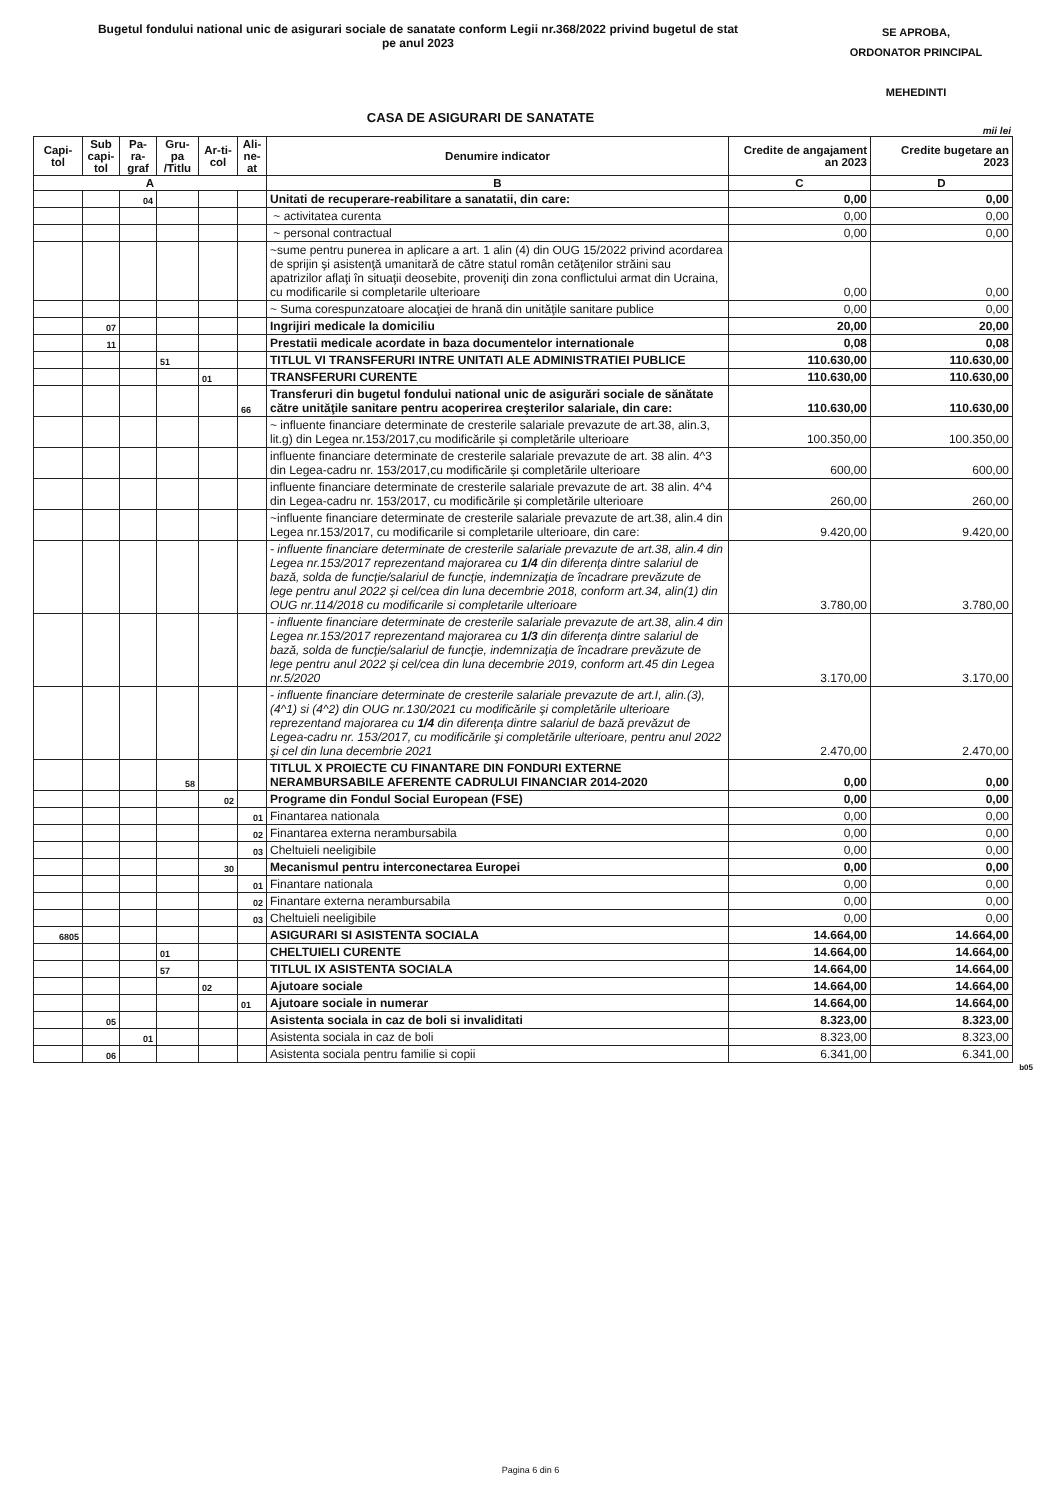Bugetul fondului national unic de asigurari sociale de sanatate conform Legii nr.368/2022 privind bugetul de stat
pe anul 2023
SE APROBA,
ORDONATOR PRINCIPAL
MEHEDINTI
CASA DE ASIGURARI DE SANATATE
mii lei
| Capi-tol | Sub capi-tol | Pa-ra-graf | Gru-pa /Titlu | Ar-ti-col | Ali-ne-at | Denumire indicator | Credite de angajament an 2023 | Credite bugetare an 2023 |
| --- | --- | --- | --- | --- | --- | --- | --- | --- |
| A | | | | | | B | C | D |
| | | 04 | | | | Unitati de recuperare-reabilitare a sanatatii, din care: | 0,00 | 0,00 |
| | | | | | | ~ activitatea curenta | 0,00 | 0,00 |
| | | | | | | ~ personal contractual | 0,00 | 0,00 |
| | | | | | | ~sume pentru punerea in aplicare a art. 1 alin (4) din OUG 15/2022 privind acordarea de sprijin şi asistenţă umanitară de către statul român cetăţenilor străini sau apatrizilor aflaţi în situaţii deosebite, proveniţi din zona conflictului armat din Ucraina, cu modificarile si completarile ulterioare | 0,00 | 0,00 |
| | | | | | | ~ Suma corespunzatoare alocaţiei de hrană din unităţile sanitare publice | 0,00 | 0,00 |
| | 07 | | | | | Ingrijiri medicale la domiciliu | 20,00 | 20,00 |
| | 11 | | | | | Prestatii medicale acordate in baza documentelor internationale | 0,08 | 0,08 |
| | | | 51 | | | TITLUL VI TRANSFERURI INTRE UNITATI ALE ADMINISTRATIEI PUBLICE | 110.630,00 | 110.630,00 |
| | | | | 01 | | TRANSFERURI CURENTE | 110.630,00 | 110.630,00 |
| | | | | | 66 | Transferuri din bugetul fondului national unic de asigurări sociale de sănătate către unităţile sanitare pentru acoperirea creşterilor salariale, din care: | 110.630,00 | 110.630,00 |
| | | | | | | ~ influente financiare determinate de cresterile salariale prevazute de art.38, alin.3, lit.g) din Legea nr.153/2017,cu modificările și completările ulterioare | 100.350,00 | 100.350,00 |
| | | | | | | influente financiare determinate de cresterile salariale prevazute de art. 38 alin. 4^3 din Legea-cadru nr. 153/2017,cu modificările și completările ulterioare | 600,00 | 600,00 |
| | | | | | | influente financiare determinate de cresterile salariale prevazute de art. 38 alin. 4^4 din Legea-cadru nr. 153/2017, cu modificările și completările ulterioare | 260,00 | 260,00 |
| | | | | | | ~influente financiare determinate de cresterile salariale prevazute de art.38, alin.4 din Legea nr.153/2017, cu modificarile si completarile ulterioare, din care: | 9.420,00 | 9.420,00 |
| | | | | | | - influente financiare determinate de cresterile salariale prevazute de art.38, alin.4 din Legea nr.153/2017 reprezentand majorarea cu 1/4 din diferenţa dintre salariul de bază, solda de funcţie/salariul de funcţie, indemnizaţia de încadrare prevăzute de lege pentru anul 2022 şi cel/cea din luna decembrie 2018, conform art.34, alin(1) din OUG nr.114/2018 cu modificarile si completarile ulterioare | 3.780,00 | 3.780,00 |
| | | | | | | - influente financiare determinate de cresterile salariale prevazute de art.38, alin.4 din Legea nr.153/2017 reprezentand majorarea cu 1/3 din diferenţa dintre salariul de bază, solda de funcţie/salariul de funcţie, indemnizaţia de încadrare prevăzute de lege pentru anul 2022 şi cel/cea din luna decembrie 2019, conform art.45 din Legea nr.5/2020 | 3.170,00 | 3.170,00 |
| | | | | | | - influente financiare determinate de cresterile salariale prevazute de art.I, alin.(3), (4^1) si (4^2) din OUG nr.130/2021 cu modificările şi completările ulterioare reprezentand majorarea cu 1/4 din diferenţa dintre salariul de bază prevăzut de Legea-cadru nr. 153/2017, cu modificările şi completările ulterioare, pentru anul 2022 şi cel din luna decembrie 2021 | 2.470,00 | 2.470,00 |
| | | | 58 | | | TITLUL X PROIECTE CU FINANTARE DIN FONDURI EXTERNE NERAMBURSABILE AFERENTE CADRULUI FINANCIAR 2014-2020 | 0,00 | 0,00 |
| | | | | 02 | | Programe din Fondul Social European (FSE) | 0,00 | 0,00 |
| | | | | | 01 | Finantarea nationala | 0,00 | 0,00 |
| | | | | | 02 | Finantarea externa nerambursabila | 0,00 | 0,00 |
| | | | | | 03 | Cheltuieli neeligibile | 0,00 | 0,00 |
| | | | | 30 | | Mecanismul pentru interconectarea Europei | 0,00 | 0,00 |
| | | | | | 01 | Finantare nationala | 0,00 | 0,00 |
| | | | | | 02 | Finantare externa nerambursabila | 0,00 | 0,00 |
| | | | | | 03 | Cheltuieli neeligibile | 0,00 | 0,00 |
| 6805 | | | | | | ASIGURARI SI ASISTENTA SOCIALA | 14.664,00 | 14.664,00 |
| | | | 01 | | | CHELTUIELI CURENTE | 14.664,00 | 14.664,00 |
| | | | 57 | | | TITLUL IX ASISTENTA SOCIALA | 14.664,00 | 14.664,00 |
| | | | | 02 | | Ajutoare sociale | 14.664,00 | 14.664,00 |
| | | | | | 01 | Ajutoare sociale in numerar | 14.664,00 | 14.664,00 |
| | 05 | | | | | Asistenta sociala in caz de boli si invaliditati | 8.323,00 | 8.323,00 |
| | | 01 | | | | Asistenta sociala in caz de boli | 8.323,00 | 8.323,00 |
| | 06 | | | | | Asistenta sociala pentru familie si copii | 6.341,00 | 6.341,00 |
b05
Pagina 6 din 6